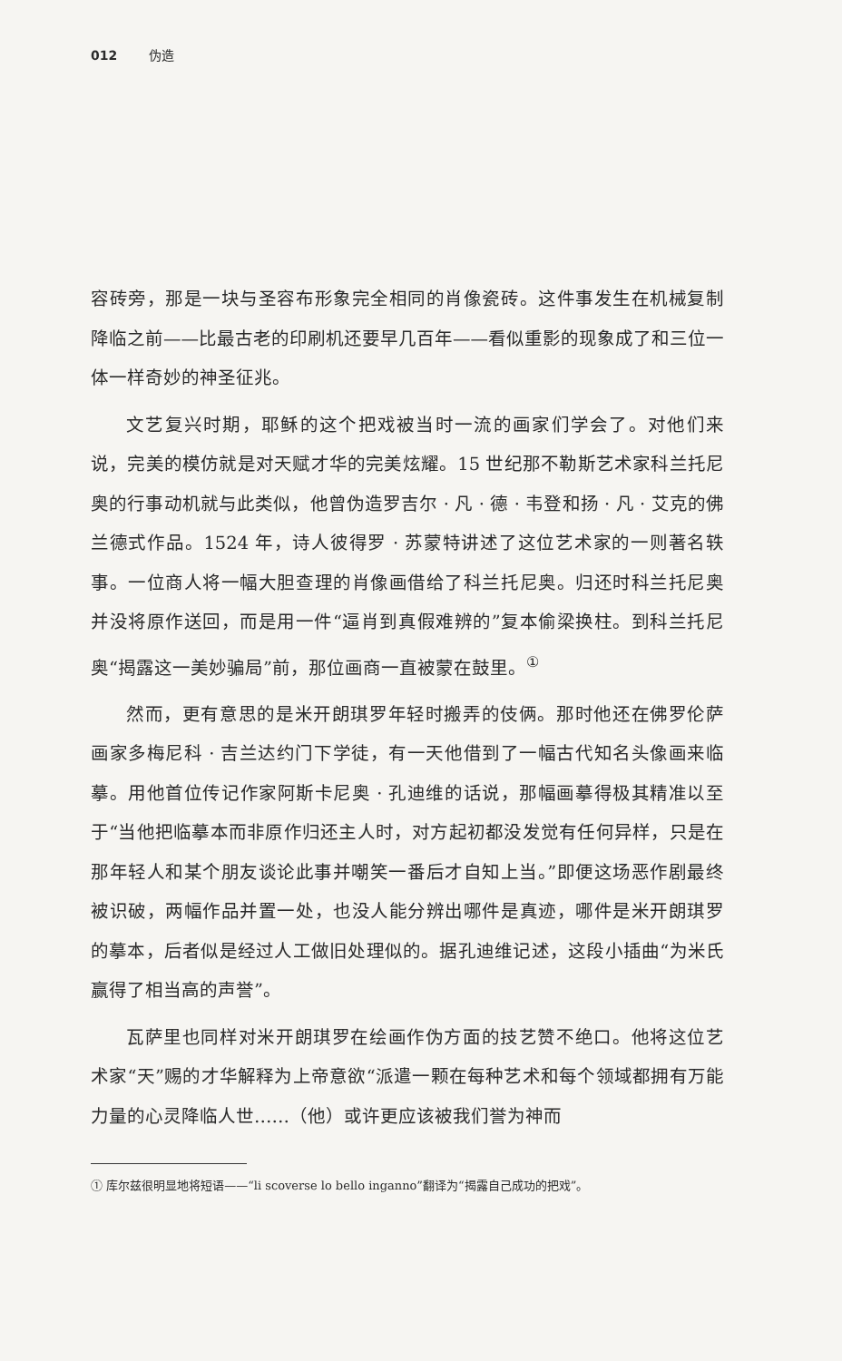012 伪造
容砖旁，那是一块与圣容布形象完全相同的肖像瓷砖。这件事发生在机械复制降临之前——比最古老的印刷机还要早几百年——看似重影的现象成了和三位一体一样奇妙的神圣征兆。
文艺复兴时期，耶稣的这个把戏被当时一流的画家们学会了。对他们来说，完美的模仿就是对天赋才华的完美炫耀。15 世纪那不勒斯艺术家科兰托尼奥的行事动机就与此类似，他曾伪造罗吉尔 · 凡 · 德 · 韦登和扬 · 凡 · 艾克的佛兰德式作品。1524 年，诗人彼得罗 · 苏蒙特讲述了这位艺术家的一则著名轶事。一位商人将一幅大胆查理的肖像画借给了科兰托尼奥。归还时科兰托尼奥并没将原作送回，而是用一件“逼肖到真假难辨的”复本偷梁换柱。到科兰托尼奥“揭露这一美妙骗局”前，那位画商一直被蒙在鼓里。<sup>①</sup>
然而，更有意思的是米开朗琪罗年轻时搬弄的伎俩。那时他还在佛罗伦萨画家多梅尼科 · 吉兰达约门下学徒，有一天他借到了一幅古代知名头像画来临摹。用他首位传记作家阿斯卡尼奥 · 孔迪维的话说，那幅画摹得极其精准以至于“当他把临摹本而非原作归还主人时，对方起初都没发觉有任何异样，只是在那年轻人和某个朋友谈论此事并嘲笑一番后才自知上当。”即便这场恶作剧最终被识破，两幅作品并置一处，也没人能分辨出哪件是真迹，哪件是米开朗琪罗的摹本，后者似是经过人工做旧处理似的。据孔迪维记述，这段小插曲“为米氏赢得了相当高的声誉”。
瓦萨里也同样对米开朗琪罗在绘画作伪方面的技艺赞不绝口。他将这位艺术家“天”赐的才华解释为上帝意欲“派遣一颗在每种艺术和每个领域都拥有万能力量的心灵降临人世……（他）或许更应该被我们誉为神而
① 库尔兹很明显地将短语——“li scoverse lo bello inganno”翻译为“揭露自己成功的把戏”。